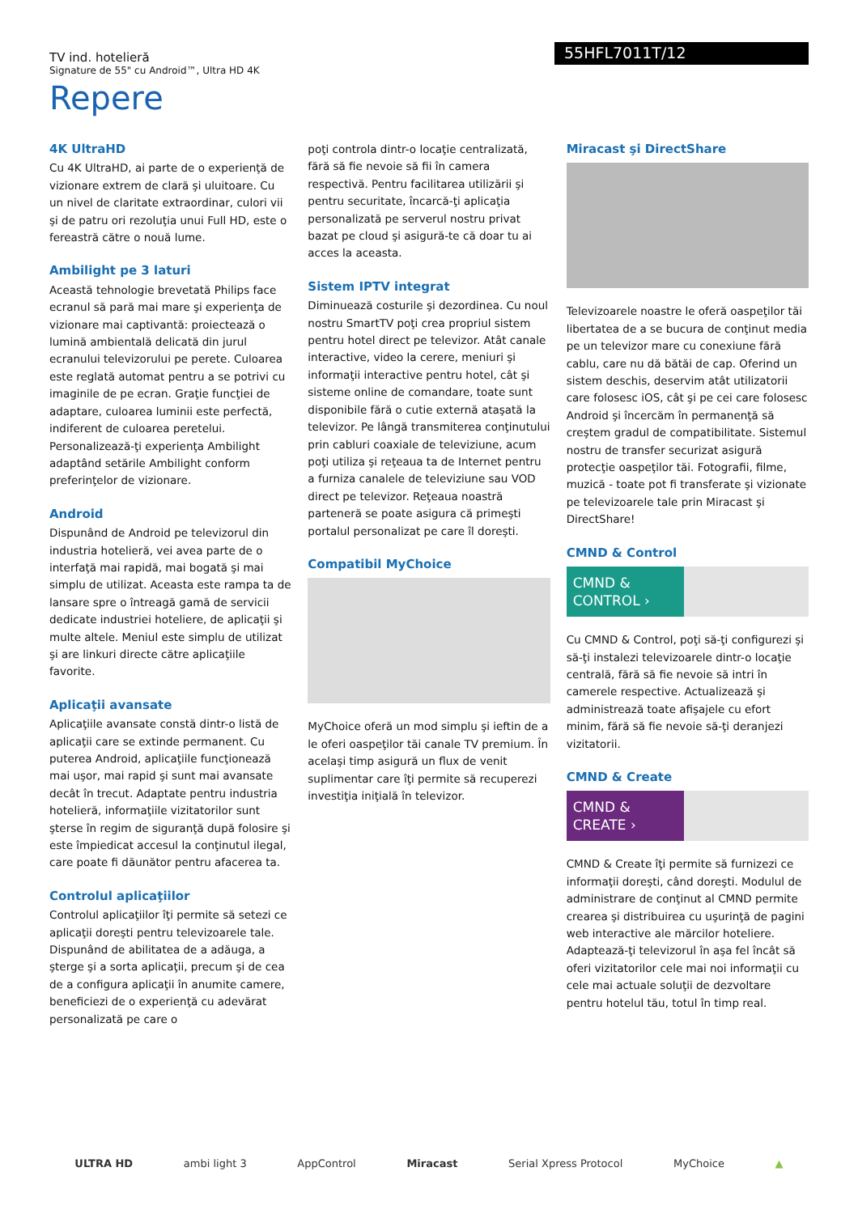TV ind. hotelieră
Signature de 55" cu Android™, Ultra HD 4K
55HFL7011T/12
Repere
4K UltraHD
Cu 4K UltraHD, ai parte de o experienţă de vizionare extrem de clară şi uluitoare. Cu un nivel de claritate extraordinar, culori vii şi de patru ori rezoluţia unui Full HD, este o fereastră către o nouă lume.
Ambilight pe 3 laturi
Această tehnologie brevetată Philips face ecranul să pară mai mare şi experienţa de vizionare mai captivantă: proiectează o lumină ambientală delicată din jurul ecranului televizorului pe perete. Culoarea este reglată automat pentru a se potrivi cu imaginile de pe ecran. Graţie funcţiei de adaptare, culoarea luminii este perfectă, indiferent de culoarea peretelui. Personalizează-ţi experienţa Ambilight adaptând setările Ambilight conform preferinţelor de vizionare.
Android
Dispunând de Android pe televizorul din industria hotelieră, vei avea parte de o interfaţă mai rapidă, mai bogată şi mai simplu de utilizat. Aceasta este rampa ta de lansare spre o întreagă gamă de servicii dedicate industriei hoteliere, de aplicaţii şi multe altele. Meniul este simplu de utilizat şi are linkuri directe către aplicaţiile favorite.
Aplicaţii avansate
Aplicaţiile avansate constă dintr-o listă de aplicaţii care se extinde permanent. Cu puterea Android, aplicaţiile funcţionează mai uşor, mai rapid şi sunt mai avansate decât în trecut. Adaptate pentru industria hotelieră, informaţiile vizitatorilor sunt şterse în regim de siguranţă după folosire şi este împiedicat accesul la conţinutul ilegal, care poate fi dăunător pentru afacerea ta.
Controlul aplicaţiilor
Controlul aplicaţiilor îţi permite să setezi ce aplicaţii doreşti pentru televizoarele tale. Dispunând de abilitatea de a adăuga, a şterge şi a sorta aplicaţii, precum şi de cea de a configura aplicaţii în anumite camere, beneficiezi de o experienţă cu adevărat personalizată pe care o
poţi controla dintr-o locaţie centralizată, fără să fie nevoie să fii în camera respectivă. Pentru facilitarea utilizării şi pentru securitate, încarcă-ţi aplicaţia personalizată pe serverul nostru privat bazat pe cloud şi asigură-te că doar tu ai acces la aceasta.
Sistem IPTV integrat
Diminuează costurile şi dezordinea. Cu noul nostru SmartTV poţi crea propriul sistem pentru hotel direct pe televizor. Atât canale interactive, video la cerere, meniuri şi informaţii interactive pentru hotel, cât şi sisteme online de comandare, toate sunt disponibile fără o cutie externă ataşată la televizor. Pe lângă transmiterea conţinutului prin cabluri coaxiale de televiziune, acum poţi utiliza şi reţeaua ta de Internet pentru a furniza canalele de televiziune sau VOD direct pe televizor. Reţeaua noastră parteneră se poate asigura că primeşti portalul personalizat pe care îl doreşti.
Compatibil MyChoice
MyChoice oferă un mod simplu şi ieftin de a le oferi oaspeţilor tăi canale TV premium. În acelaşi timp asigură un flux de venit suplimentar care îţi permite să recuperezi investiţia iniţială în televizor.
Miracast şi DirectShare
Televizoarele noastre le oferă oaspeţilor tăi libertatea de a se bucura de conţinut media pe un televizor mare cu conexiune fără cablu, care nu dă bătăi de cap. Oferind un sistem deschis, deservim atât utilizatorii care folosesc iOS, cât şi pe cei care folosesc Android şi încercăm în permanenţă să creştem gradul de compatibilitate. Sistemul nostru de transfer securizat asigură protecţie oaspeţilor tăi. Fotografii, filme, muzică - toate pot fi transferate şi vizionate pe televizoarele tale prin Miracast şi DirectShare!
CMND & Control
CMND & CONTROL ›
Cu CMND & Control, poţi să-ţi configurezi şi să-ţi instalezi televizoarele dintr-o locaţie centrală, fără să fie nevoie să intri în camerele respective. Actualizează şi administrează toate afişajele cu efort minim, fără să fie nevoie să-ţi deranjezi vizitatorii.
CMND & Create
CMND & CREATE ›
CMND & Create îţi permite să furnizezi ce informaţii doreşti, când doreşti. Modulul de administrare de conţinut al CMND permite crearea şi distribuirea cu uşurinţă de pagini web interactive ale mărcilor hoteliere. Adaptează-ţi televizorul în aşa fel încât să oferi vizitatorilor cele mai noi informaţii cu cele mai actuale soluţii de dezvoltare pentru hotelul tău, totul în timp real.
ULTRA HD ambi light 3 AppControl Miracast Serial Xpress Protocol MyChoice ▲